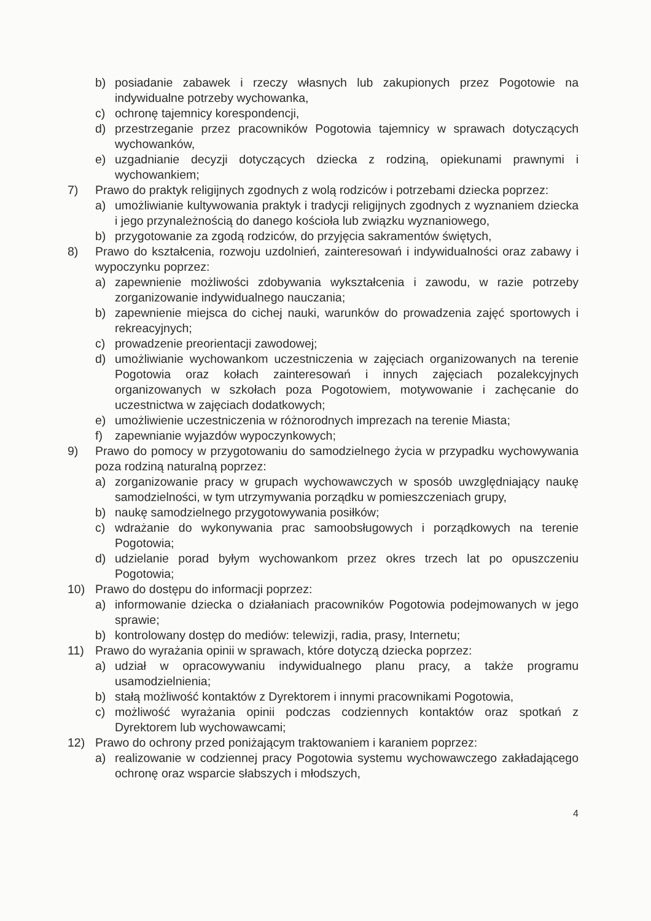b) posiadanie zabawek i rzeczy własnych lub zakupionych przez Pogotowie na indywidualne potrzeby wychowanka,
c) ochronę tajemnicy korespondencji,
d) przestrzeganie przez pracowników Pogotowia tajemnicy w sprawach dotyczących wychowanków,
e) uzgadnianie decyzji dotyczących dziecka z rodziną, opiekunami prawnymi i wychowankiem;
7) Prawo do praktyk religijnych zgodnych z wolą rodziców i potrzebami dziecka poprzez:
a) umożliwianie kultywowania praktyk i tradycji religijnych zgodnych z wyznaniem dziecka i jego przynależnością do danego kościoła lub związku wyznaniowego,
b) przygotowanie za zgodą rodziców, do przyjęcia sakramentów świętych,
8) Prawo do kształcenia, rozwoju uzdolnień, zainteresowań i indywidualności oraz zabawy i wypoczynku poprzez:
a) zapewnienie możliwości zdobywania wykształcenia i zawodu, w razie potrzeby zorganizowanie indywidualnego nauczania;
b) zapewnienie miejsca do cichej nauki, warunków do prowadzenia zajęć sportowych i rekreacyjnych;
c) prowadzenie preorientacji zawodowej;
d) umożliwianie wychowankom uczestniczenia w zajęciach organizowanych na terenie Pogotowia oraz kołach zainteresowań i innych zajęciach pozalekcyjnych organizowanych w szkołach poza Pogotowiem, motywowanie i zachęcanie do uczestnictwa w zajęciach dodatkowych;
e) umożliwienie uczestniczenia w różnorodnych imprezach na terenie Miasta;
f) zapewnianie wyjazdów wypoczynkowych;
9) Prawo do pomocy w przygotowaniu do samodzielnego życia w przypadku wychowywania poza rodziną naturalną poprzez:
a) zorganizowanie pracy w grupach wychowawczych w sposób uwzględniający naukę samodzielności, w tym utrzymywania porządku w pomieszczeniach grupy,
b) naukę samodzielnego przygotowywania posiłków;
c) wdrażanie do wykonywania prac samoobsługowych i porządkowych na terenie Pogotowia;
d) udzielanie porad byłym wychowankom przez okres trzech lat po opuszczeniu Pogotowia;
10) Prawo do dostępu do informacji poprzez:
a) informowanie dziecka o działaniach pracowników Pogotowia podejmowanych w jego sprawie;
b) kontrolowany dostęp do mediów: telewizji, radia, prasy, Internetu;
11) Prawo do wyrażania opinii w sprawach, które dotyczą dziecka poprzez:
a) udział w opracowywaniu indywidualnego planu pracy, a także programu usamodzielnienia;
b) stałą możliwość kontaktów z Dyrektorem i innymi pracownikami Pogotowia,
c) możliwość wyrażania opinii podczas codziennych kontaktów oraz spotkań z Dyrektorem lub wychowawcami;
12) Prawo do ochrony przed poniżającym traktowaniem i karaniem poprzez:
a) realizowanie w codziennej pracy Pogotowia systemu wychowawczego zakładającego ochronę oraz wsparcie słabszych i młodszych,
4